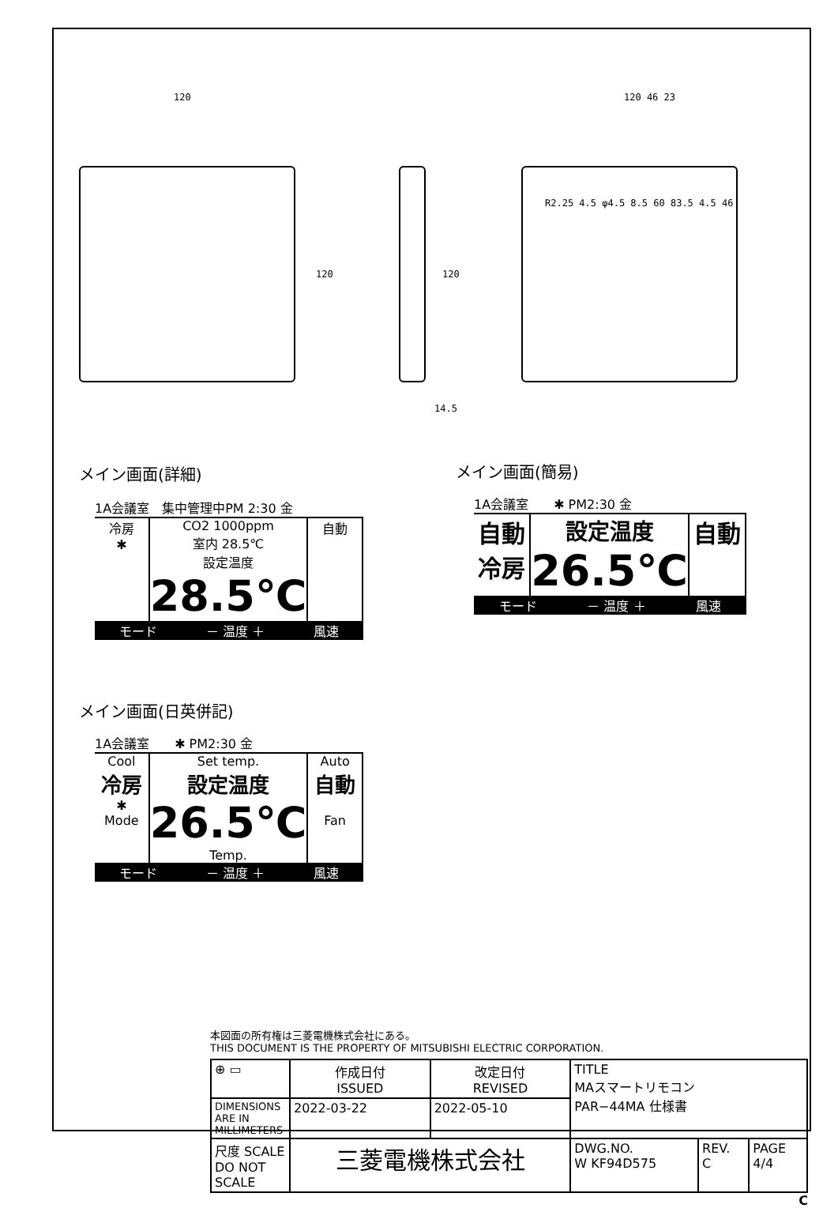120
120 120
14.5
120 46 23
R2.25 4.5 φ4.5 8.5 60 83.5 4.5 46
メイン画面(詳細)
1A会議室　集中管理中PM 2:30 金
冷房
✱
CO2 1000ppm
室内 28.5℃
設定温度
28.5℃
自動
モード － 温度 ＋ 風速
メイン画面(簡易)
1A会議室　　✱ PM2:30 金
自動
冷房
設定温度
26.5℃
自動
モード － 温度 ＋ 風速
メイン画面(日英併記)
1A会議室　　✱ PM2:30 金
Cool
冷房
✱
Mode
Set temp.
設定温度
26.5℃
Temp.
Auto
自動
Fan
モード － 温度 ＋ 風速
本図面の所有権は三菱電機株式会社にある。
THIS DOCUMENT IS THE PROPERTY OF MITSUBISHI ELECTRIC CORPORATION.
| ⊕ ▭ | 作成日付 ISSUED | 改定日付 REVISED | TITLE MAスマートリモコン PAR−44MA 仕様書 | | |
| DIMENSIONS ARE IN MILLIMETERS | 2022-03-22 | 2022-05-10 | | | |
| 尺度 SCALE DO NOT SCALE | 三菱電機株式会社 | | DWG.NO. W KF94D575 | REV. C | PAGE 4/4 |
C